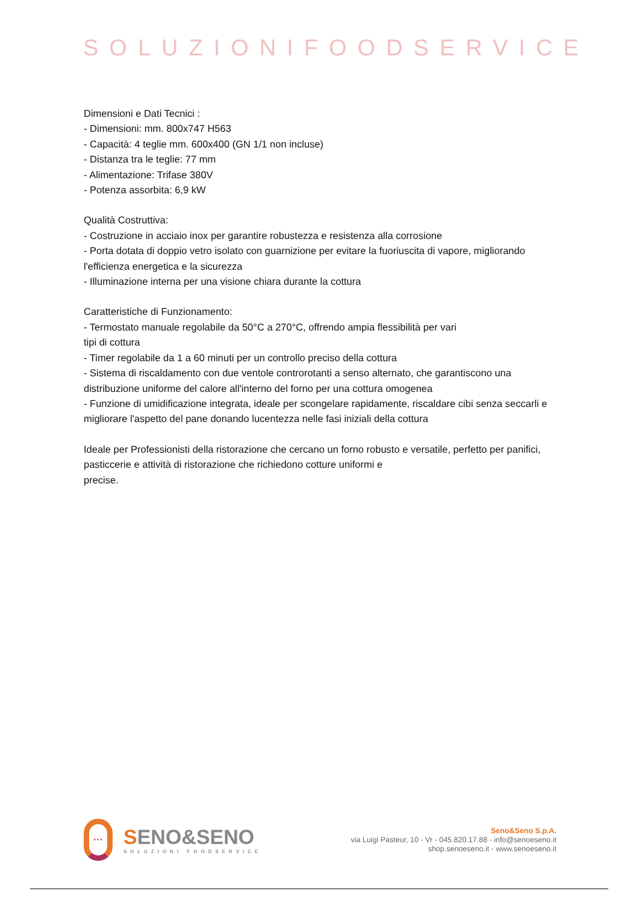SOLUZIONIFOODSERVICE
Dimensioni e Dati Tecnici :
- Dimensioni: mm. 800x747 H563
- Capacità: 4 teglie mm. 600x400 (GN 1/1 non incluse)
- Distanza tra le teglie: 77 mm
- Alimentazione: Trifase 380V
- Potenza assorbita: 6,9 kW
Qualità Costruttiva:
- Costruzione in acciaio inox per garantire robustezza e resistenza alla corrosione
- Porta dotata di doppio vetro isolato con guarnizione per evitare la fuoriuscita di vapore, migliorando l'efficienza energetica e la sicurezza
- Illuminazione interna per una visione chiara durante la cottura
Caratteristiche di Funzionamento:
- Termostato manuale regolabile da 50°C a 270°C, offrendo ampia flessibilità per vari
tipi di cottura
- Timer regolabile da 1 a 60 minuti per un controllo preciso della cottura
- Sistema di riscaldamento con due ventole controrotanti a senso alternato, che garantiscono una distribuzione uniforme del calore all'interno del forno per una cottura omogenea
- Funzione di umidificazione integrata, ideale per scongelare rapidamente, riscaldare cibi senza seccarli e migliorare l'aspetto del pane donando lucentezza nelle fasi iniziali della cottura
Ideale per Professionisti della ristorazione che cercano un forno robusto e versatile, perfetto per panifici, pasticcerie e attività di ristorazione che richiedono cotture uniformi e
precise.
···
SENO&SENO
SOLUZIONI FOODSERVICE
Seno&Seno S.p.A.
via Luigi Pasteur, 10 - Vr - 045.820.17.88 - info@senoeseno.it
shop.senoeseno.it - www.senoeseno.it